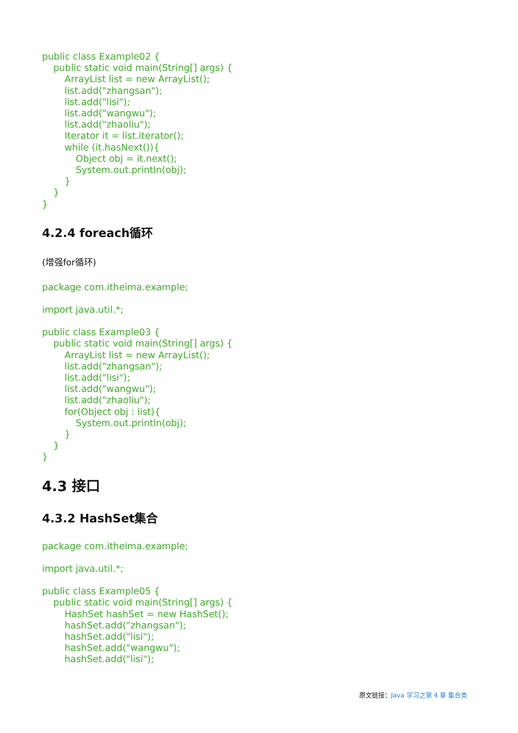public class Example02 {
public static void main(String[] args) {
ArrayList list = new ArrayList();
list.add("zhangsan");
list.add("lisi");
list.add("wangwu");
list.add("zhaoliu");
Iterator it = list.iterator();
while (it.hasNext()){
Object obj = it.next();
System.out.println(obj);
}
}
}
4.2.4 foreach循环
(增强for循环)
package com.itheima.example;
import java.util.*;
public class Example03 {
public static void main(String[] args) {
ArrayList list = new ArrayList();
list.add("zhangsan");
list.add("lisi");
list.add("wangwu");
list.add("zhaoliu");
for(Object obj : list){
System.out.println(obj);
}
}
}
4.3 接口
4.3.2 HashSet集合
package com.itheima.example;
import java.util.*;
public class Example05 {
public static void main(String[] args) {
HashSet hashSet = new HashSet();
hashSet.add("zhangsan");
hashSet.add("lisi");
hashSet.add("wangwu");
hashSet.add("lisi");
原文链接：Java 学习之第 4 章 集合类